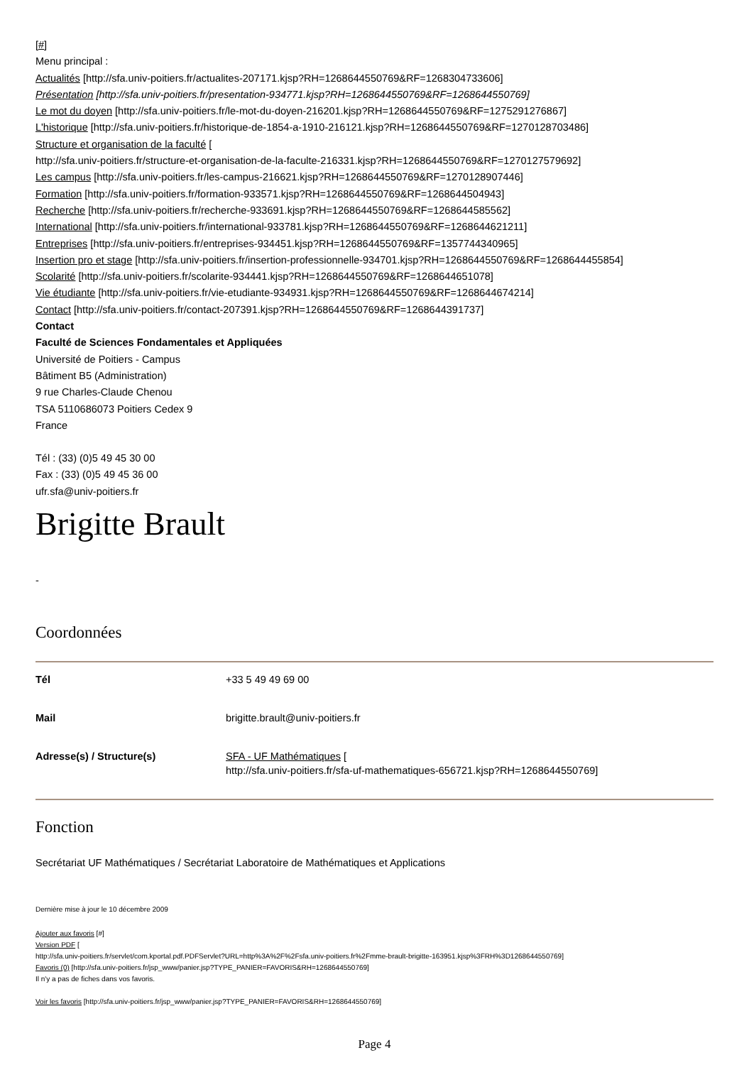[#]
Menu principal :
Actualités [http://sfa.univ-poitiers.fr/actualites-207171.kjsp?RH=1268644550769&RF=1268304733606]
Présentation [http://sfa.univ-poitiers.fr/presentation-934771.kjsp?RH=1268644550769&RF=1268644550769]
Le mot du doyen [http://sfa.univ-poitiers.fr/le-mot-du-doyen-216201.kjsp?RH=1268644550769&RF=1275291276867]
L'historique [http://sfa.univ-poitiers.fr/historique-de-1854-a-1910-216121.kjsp?RH=1268644550769&RF=1270128703486]
Structure et organisation de la faculté [
http://sfa.univ-poitiers.fr/structure-et-organisation-de-la-faculte-216331.kjsp?RH=1268644550769&RF=1270127579692]
Les campus [http://sfa.univ-poitiers.fr/les-campus-216621.kjsp?RH=1268644550769&RF=1270128907446]
Formation [http://sfa.univ-poitiers.fr/formation-933571.kjsp?RH=1268644550769&RF=1268644504943]
Recherche [http://sfa.univ-poitiers.fr/recherche-933691.kjsp?RH=1268644550769&RF=1268644585562]
International [http://sfa.univ-poitiers.fr/international-933781.kjsp?RH=1268644550769&RF=1268644621211]
Entreprises [http://sfa.univ-poitiers.fr/entreprises-934451.kjsp?RH=1268644550769&RF=1357744340965]
Insertion pro et stage [http://sfa.univ-poitiers.fr/insertion-professionnelle-934701.kjsp?RH=1268644550769&RF=1268644455854]
Scolarité [http://sfa.univ-poitiers.fr/scolarite-934441.kjsp?RH=1268644550769&RF=1268644651078]
Vie étudiante [http://sfa.univ-poitiers.fr/vie-etudiante-934931.kjsp?RH=1268644550769&RF=1268644674214]
Contact [http://sfa.univ-poitiers.fr/contact-207391.kjsp?RH=1268644550769&RF=1268644391737]
Contact
Faculté de Sciences Fondamentales et Appliquées
Université de Poitiers - Campus
Bâtiment B5 (Administration)
9 rue Charles-Claude Chenou
TSA 5110686073 Poitiers Cedex 9
France
Tél : (33) (0)5 49 45 30 00
Fax : (33) (0)5 49 45 36 00
ufr.sfa@univ-poitiers.fr
Brigitte Brault
-
Coordonnées
| Tél | +33 5 49 49 69 00 |
| Mail | brigitte.brault@univ-poitiers.fr |
| Adresse(s) / Structure(s) | SFA - UF Mathématiques [ http://sfa.univ-poitiers.fr/sfa-uf-mathematiques-656721.kjsp?RH=1268644550769] |
Fonction
Secrétariat UF Mathématiques / Secrétariat Laboratoire de Mathématiques et Applications
Dernière mise à jour le 10 décembre 2009
Ajouter aux favoris [#]
Version PDF [
http://sfa.univ-poitiers.fr/servlet/com.kportal.pdf.PDFServlet?URL=http%3A%2F%2Fsfa.univ-poitiers.fr%2Fmme-brault-brigitte-163951.kjsp%3FRH%3D1268644550769]
Favoris (0) [http://sfa.univ-poitiers.fr/jsp_www/panier.jsp?TYPE_PANIER=FAVORIS&RH=1268644550769]
Il n'y a pas de fiches dans vos favoris.
Voir les favoris [http://sfa.univ-poitiers.fr/jsp_www/panier.jsp?TYPE_PANIER=FAVORIS&RH=1268644550769]
Page 4